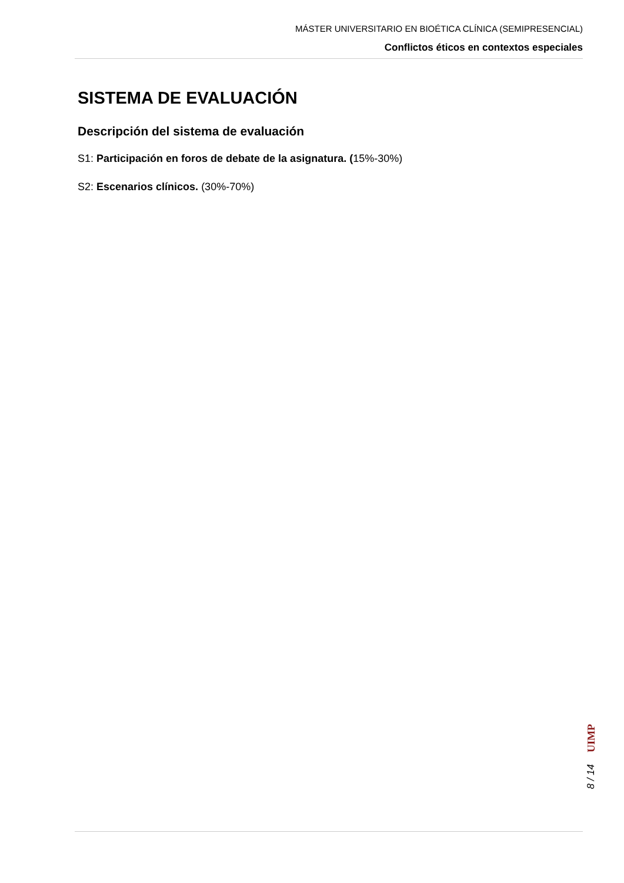MÁSTER UNIVERSITARIO EN BIOÉTICA CLÍNICA (SEMIPRESENCIAL)
Conflictos éticos en contextos especiales
SISTEMA DE EVALUACIÓN
Descripción del sistema de evaluación
S1: Participación en foros de debate de la asignatura. (15%-30%)
S2: Escenarios clínicos. (30%-70%)
UIMP
8 / 14